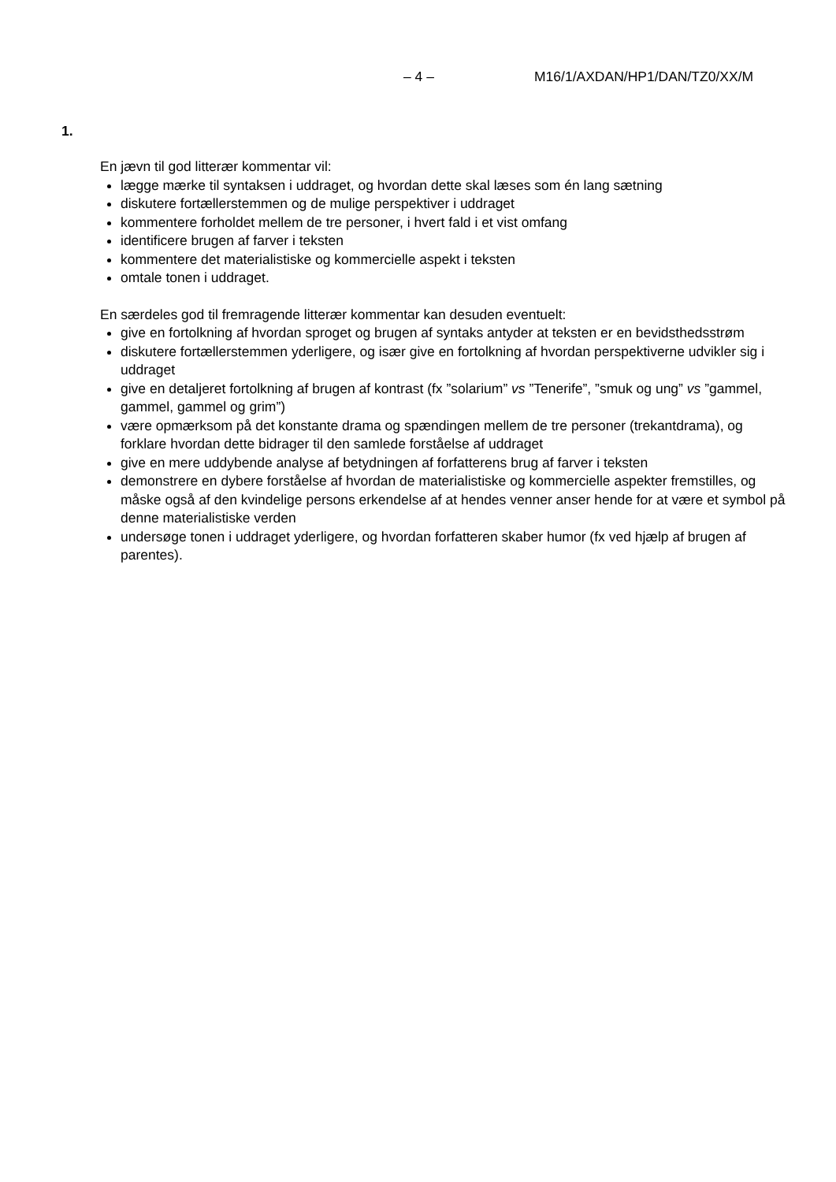– 4 – M16/1/AXDAN/HP1/DAN/TZ0/XX/M
1.
En jævn til god litterær kommentar vil:
lægge mærke til syntaksen i uddraget, og hvordan dette skal læses som én lang sætning
diskutere fortællerstemmen og de mulige perspektiver i uddraget
kommentere forholdet mellem de tre personer, i hvert fald i et vist omfang
identificere brugen af farver i teksten
kommentere det materialistiske og kommercielle aspekt i teksten
omtale tonen i uddraget.
En særdeles god til fremragende litterær kommentar kan desuden eventuelt:
give en fortolkning af hvordan sproget og brugen af syntaks antyder at teksten er en bevidsthedsstrøm
diskutere fortællerstemmen yderligere, og især give en fortolkning af hvordan perspektiverne udvikler sig i uddraget
give en detaljeret fortolkning af brugen af kontrast (fx ”solarium” vs ”Tenerife”, ”smuk og ung” vs ”gammel, gammel, gammel og grim”)
være opmærksom på det konstante drama og spændingen mellem de tre personer (trekantdrama), og forklare hvordan dette bidrager til den samlede forståelse af uddraget
give en mere uddybende analyse af betydningen af forfatterens brug af farver i teksten
demonstrere en dybere forståelse af hvordan de materialistiske og kommercielle aspekter fremstilles, og måske også af den kvindelige persons erkendelse af at hendes venner anser hende for at være et symbol på denne materialistiske verden
undersøge tonen i uddraget yderligere, og hvordan forfatteren skaber humor (fx ved hjælp af brugen af parentes).